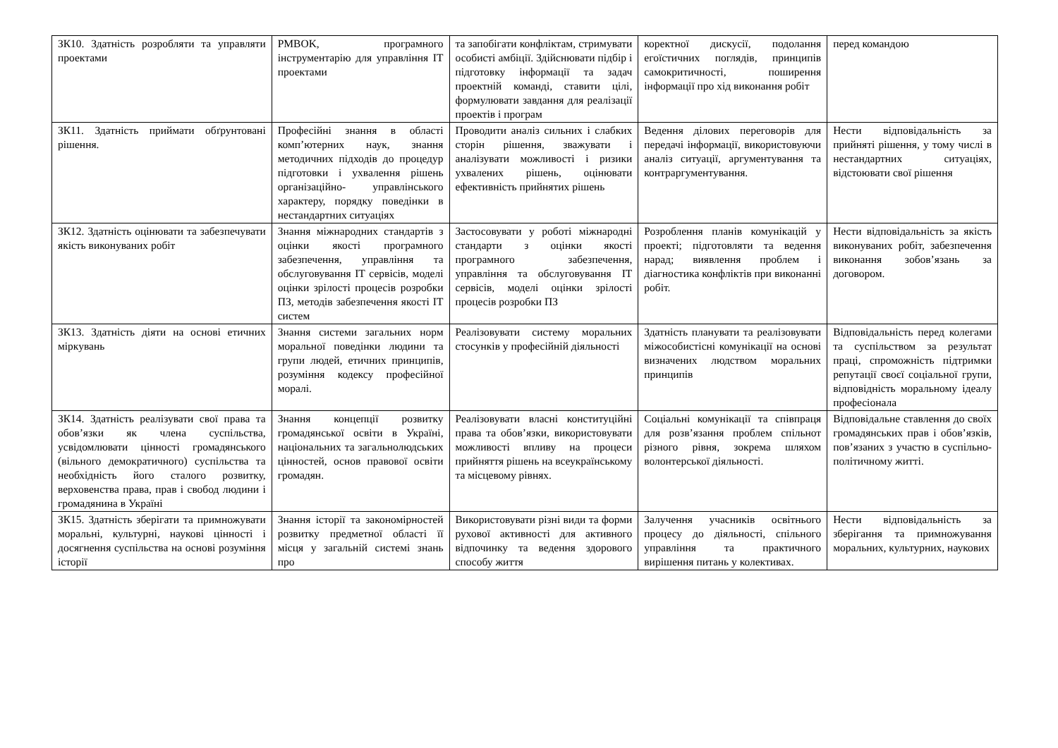| ЗК10. Здатність розробляти та управляти проектами | PMBOK, програмного інструментарію для управління ІТ проектами | та запобігати конфліктам, стримувати особисті амбіції. Здійснювати підбір і підготовку інформації та задач проектній команді, ставити цілі, формулювати завдання для реалізації проектів і програм | коректної дискусії, подолання егоїстичних поглядів, принципів самокритичності, поширення інформації про хід виконання робіт | перед командою |
| ЗК11. Здатність приймати обґрунтовані рішення. | Професійні знання в області комп’ютерних наук, знання методичних підходів до процедур підготовки і ухвалення рішень організаційно- управлінського характеру, порядку поведінки в нестандартних ситуаціях | Проводити аналіз сильних і слабких сторін рішення, зважувати і аналізувати можливості і ризики ухвалених рішень, оцінювати ефективність прийнятих рішень | Ведення ділових переговорів для передачі інформації, використовуючи аналіз ситуації, аргументування та контраргументування. | Нести відповідальність за прийняті рішення, у тому числі в нестандартних ситуаціях, відстоювати свої рішення |
| ЗК12. Здатність оцінювати та забезпечувати якість виконуваних робіт | Знання міжнародних стандартів з оцінки якості програмного забезпечення, управління та обслуговування ІТ сервісів, моделі оцінки зрілості процесів розробки ПЗ, методів забезпечення якості ІТ систем | Застосовувати у роботі міжнародні стандарти з оцінки якості програмного забезпечення, управління та обслуговування ІТ сервісів, моделі оцінки зрілості процесів розробки ПЗ | Розроблення планів комунікацій у проекті; підготовляти та ведення нарад; виявлення проблем і діагностика конфліктів при виконанні робіт. | Нести відповідальність за якість виконуваних робіт, забезпечення виконання зобов’язань за договором. |
| ЗК13. Здатність діяти на основі етичних міркувань | Знання системи загальних норм моральної поведінки людини та групи людей, етичних принципів, розуміння кодексу професійної моралі. | Реалізовувати систему моральних стосунків у професійній діяльності | Здатність планувати та реалізовувати міжособистісні комунікації на основі визначених людством моральних принципів | Відповідальність перед колегами та суспільством за результат праці, спроможність підтримки репутації своєї соціальної групи, відповідність моральному ідеалу професіонала |
| ЗК14. Здатність реалізувати свої права та обов’язки як члена суспільства, усвідомлювати цінності громадянського (вільного демократичного) суспільства та необхідність його сталого розвитку, верховенства права, прав і свобод людини і громадянина в Україні | Знання концепції розвитку громадянської освіти в Україні, національних та загальнолюдських цінностей, основ правової освіти громадян. | Реалізовувати власні конституційні права та обов’язки, використовувати можливості впливу на процеси прийняття рішень на всеукраїнському та місцевому рівнях. | Соціальні комунікації та співпраця для розв’язання проблем спільнот різного рівня, зокрема шляхом волонтерської діяльності. | Відповідальне ставлення до своїх громадянських прав і обов’язків, пов’язаних з участю в суспільно-політичному житті. |
| ЗК15. Здатність зберігати та примножувати моральні, культурні, наукові цінності і досягнення суспільства на основі розуміння історії | Знання історії та закономірностей розвитку предметної області її місця у загальній системі знань про | Використовувати різні види та форми рухової активності для активного відпочинку та ведення здорового способу життя | Залучення учасників освітнього процесу до діяльності, спільного управління та практичного вирішення питань у колективах. | Нести відповідальність за зберігання та примножування моральних, культурних, наукових |